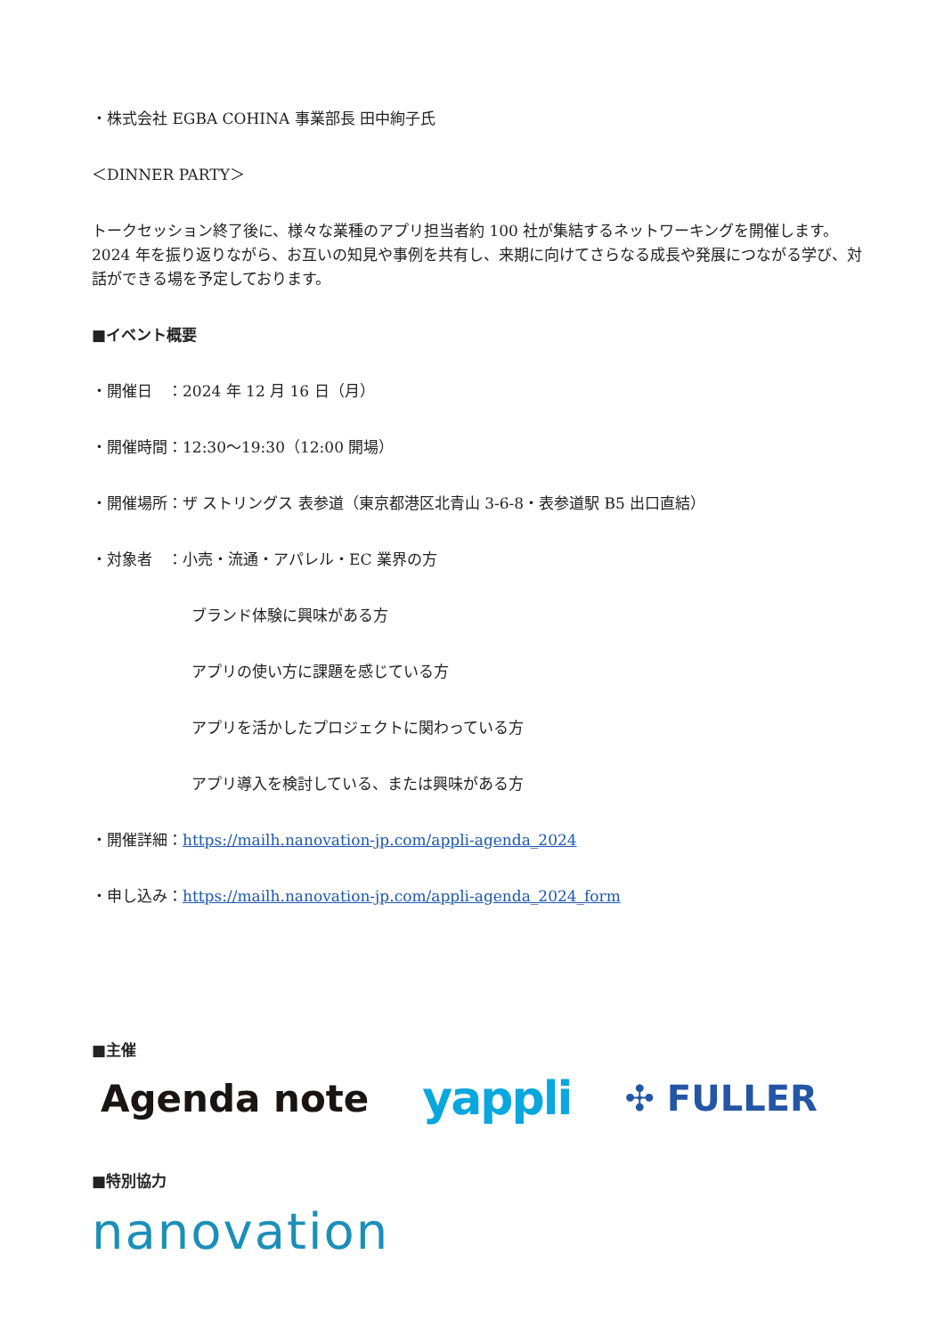・株式会社 EGBA COHINA 事業部長 田中絢子氏
＜DINNER PARTY＞
トークセッション終了後に、様々な業種のアプリ担当者約 100 社が集結するネットワーキングを開催します。2024 年を振り返りながら、お互いの知見や事例を共有し、来期に向けてさらなる成長や発展につながる学び、対話ができる場を予定しております。
■イベント概要
・開催日　：2024 年 12 月 16 日（月）
・開催時間：12:30～19:30（12:00 開場）
・開催場所：ザ ストリングス 表参道（東京都港区北青山 3-6-8・表参道駅 B5 出口直結）
・対象者　：小売・流通・アパレル・EC 業界の方
ブランド体験に興味がある方
アプリの使い方に課題を感じている方
アプリを活かしたプロジェクトに関わっている方
アプリ導入を検討している、または興味がある方
・開催詳細：https://mailh.nanovation-jp.com/appli-agenda_2024
・申し込み：https://mailh.nanovation-jp.com/appli-agenda_2024_form
■主催
Agenda note yappli ✣ FULLER
■特別協力
nanovation